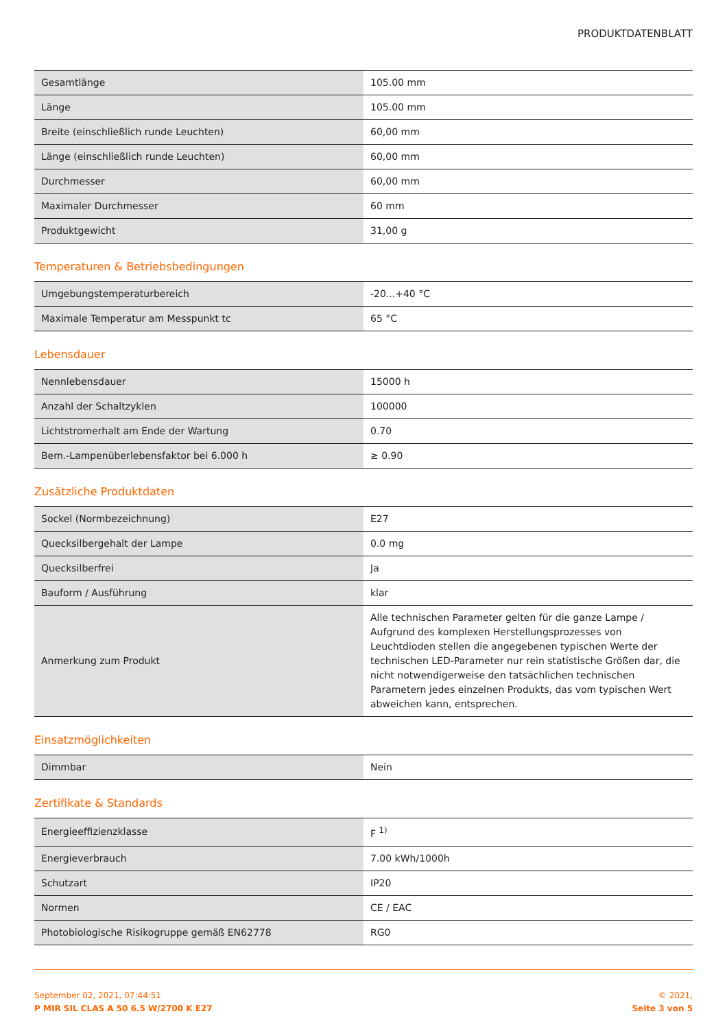PRODUKTDATENBLATT
| Gesamtlänge | 105.00 mm |
| Länge | 105.00 mm |
| Breite (einschließlich runde Leuchten) | 60,00 mm |
| Länge (einschließlich runde Leuchten) | 60,00 mm |
| Durchmesser | 60,00 mm |
| Maximaler Durchmesser | 60 mm |
| Produktgewicht | 31,00 g |
Temperaturen & Betriebsbedingungen
| Umgebungstemperaturbereich | -20...+40 °C |
| Maximale Temperatur am Messpunkt tc | 65 °C |
Lebensdauer
| Nennlebensdauer | 15000 h |
| Anzahl der Schaltzyklen | 100000 |
| Lichtstromerhalt am Ende der Wartung | 0.70 |
| Bem.-Lampenüberlebensfaktor bei 6.000 h | ≥ 0.90 |
Zusätzliche Produktdaten
| Sockel (Normbezeichnung) | E27 |
| Quecksilbergehalt der Lampe | 0.0 mg |
| Quecksilberfrei | Ja |
| Bauform / Ausführung | klar |
| Anmerkung zum Produkt | Alle technischen Parameter gelten für die ganze Lampe / Aufgrund des komplexen Herstellungsprozesses von Leuchtdioden stellen die angegebenen typischen Werte der technischen LED-Parameter nur rein statistische Größen dar, die nicht notwendigerweise den tatsächlichen technischen Parametern jedes einzelnen Produkts, das vom typischen Wert abweichen kann, entsprechen. |
Einsatzmöglichkeiten
| Dimmbar | Nein |
Zertifikate & Standards
| Energieeffizienzklasse | F <sup>1)</sup> |
| Energieverbrauch | 7.00 kWh/1000h |
| Schutzart | IP20 |
| Normen | CE / EAC |
| Photobiologische Risikogruppe gemäß EN62778 | RG0 |
September 02, 2021, 07:44:51
P MIR SIL CLAS A 50 6.5 W/2700 K E27
© 2021,
Seite 3 von 5